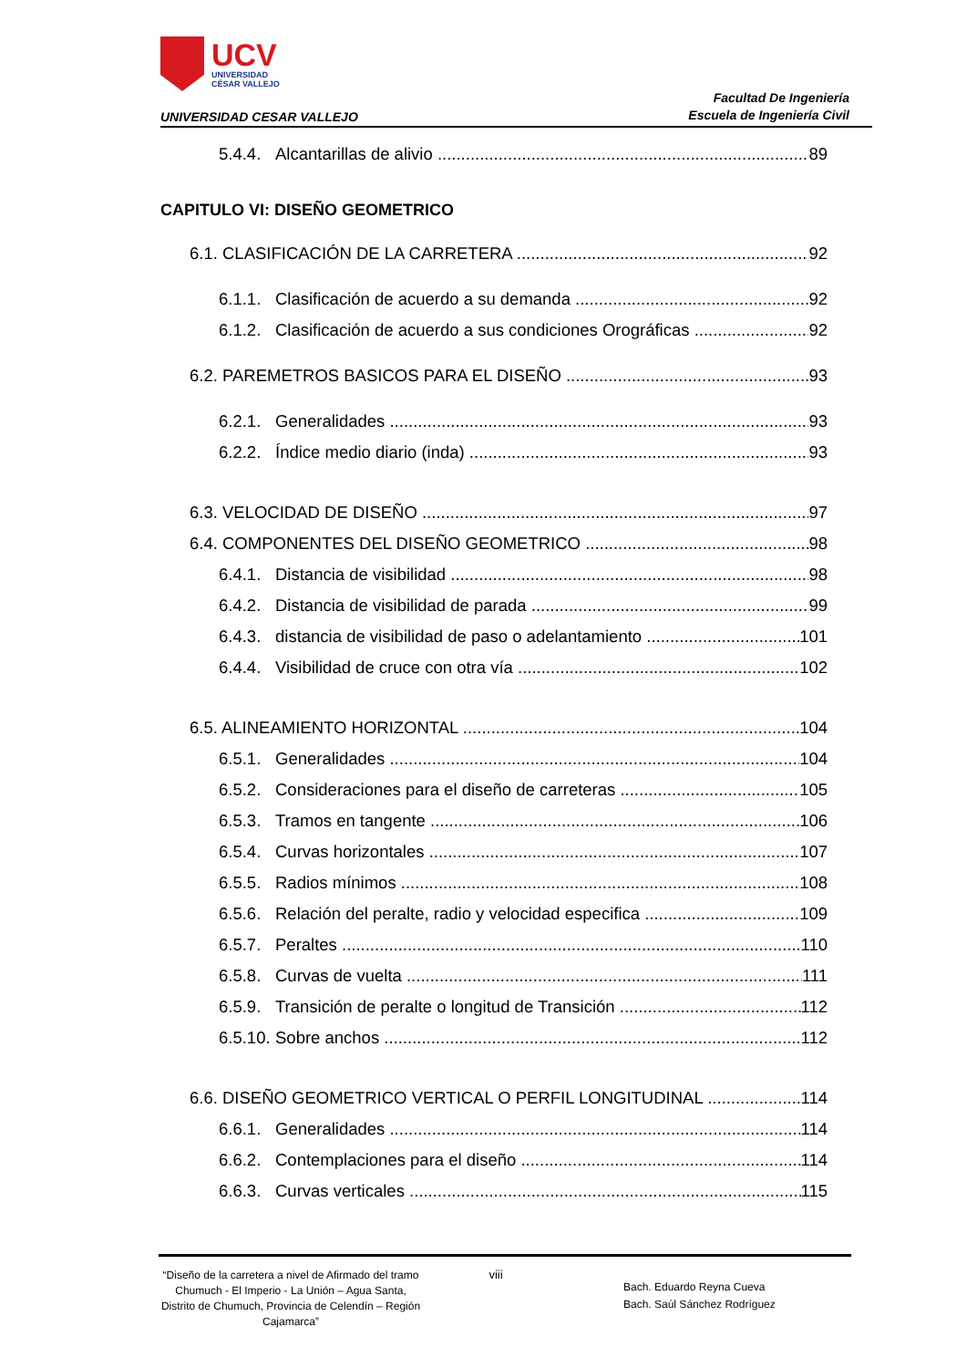UCV
UNIVERSIDAD
CÉSAR VALLEJO
UNIVERSIDAD CESAR VALLEJO
Facultad De Ingeniería
Escuela de Ingeniería Civil
5.4.4. Alcantarillas de alivio 89
CAPITULO VI: DISEÑO GEOMETRICO
6.1. CLASIFICACIÓN DE LA CARRETERA 92
6.1.1. Clasificación de acuerdo a su demanda 92
6.1.2. Clasificación de acuerdo a sus condiciones Orográficas 92
6.2. PAREMETROS BASICOS PARA EL DISEÑO 93
6.2.1. Generalidades 93
6.2.2. Índice medio diario (inda) 93
6.3. VELOCIDAD DE DISEÑO 97
6.4. COMPONENTES DEL DISEÑO GEOMETRICO 98
6.4.1. Distancia de visibilidad 98
6.4.2. Distancia de visibilidad de parada 99
6.4.3. distancia de visibilidad de paso o adelantamiento 101
6.4.4. Visibilidad de cruce con otra vía 102
6.5. ALINEAMIENTO HORIZONTAL 104
6.5.1. Generalidades 104
6.5.2. Consideraciones para el diseño de carreteras 105
6.5.3. Tramos en tangente 106
6.5.4. Curvas horizontales 107
6.5.5. Radios mínimos 108
6.5.6. Relación del peralte, radio y velocidad especifica 109
6.5.7. Peraltes 110
6.5.8. Curvas de vuelta 111
6.5.9. Transición de peralte o longitud de Transición 112
6.5.10. Sobre anchos 112
6.6. DISEÑO GEOMETRICO VERTICAL O PERFIL LONGITUDINAL 114
6.6.1. Generalidades 114
6.6.2. Contemplaciones para el diseño 114
6.6.3. Curvas verticales 115
“Diseño de la carretera a nivel de Afirmado del tramo Chumuch - El Imperio - La Unión – Agua Santa, Distrito de Chumuch, Provincia de Celendín – Región Cajamarca”
viii
Bach. Eduardo Reyna Cueva
Bach. Saúl Sánchez Rodríguez